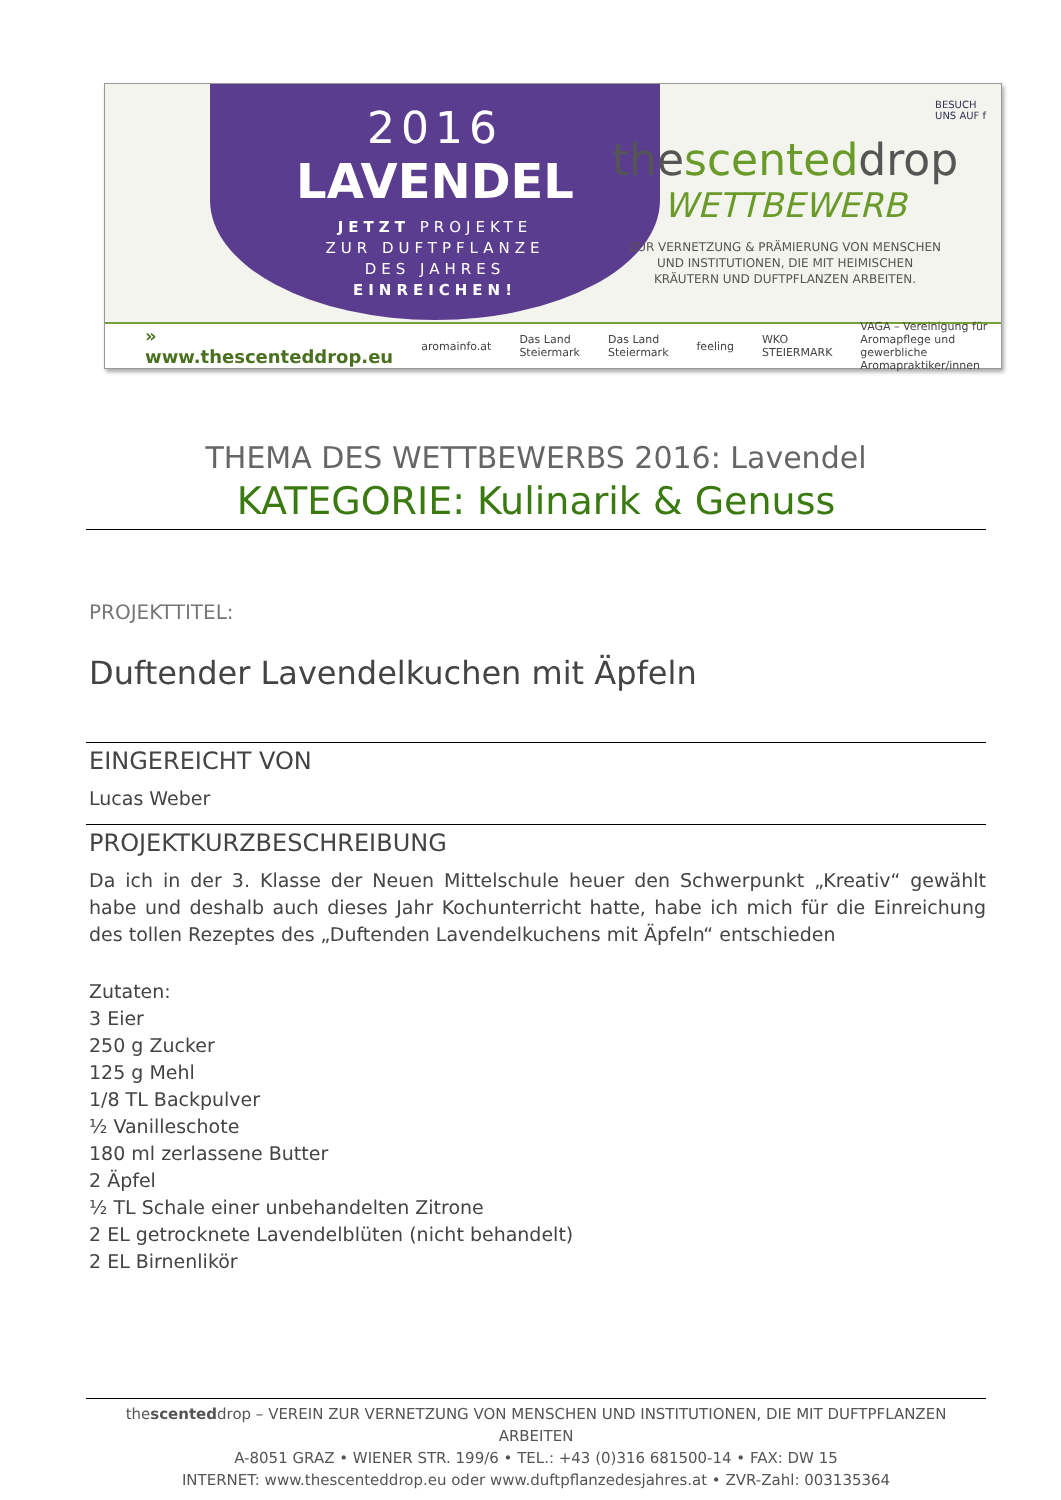2016
LAVENDEL
JETZT PROJEKTE
ZUR DUFTPFLANZE
DES JAHRES
EINREICHEN!
BESUCH
UNS AUF f
thescenteddrop
WETTBEWERB
ZUR VERNETZUNG & PRÄMIERUNG VON MENSCHEN
UND INSTITUTIONEN, DIE MIT HEIMISCHEN
KRÄUTERN UND DUFTPFLANZEN ARBEITEN.
» www.thescenteddrop.eu aromainfo.at Das Land Steiermark Das Land Steiermark feeling WKO STEIERMARK VAGA – Vereinigung für Aromapflege und gewerbliche Aromapraktiker/innen
THEMA DES WETTBEWERBS 2016: Lavendel
KATEGORIE: Kulinarik & Genuss
PROJEKTTITEL:
Duftender Lavendelkuchen mit Äpfeln
EINGEREICHT VON
Lucas Weber
PROJEKTKURZBESCHREIBUNG
Da ich in der 3. Klasse der Neuen Mittelschule heuer den Schwerpunkt „Kreativ“ gewählt habe und deshalb auch dieses Jahr Kochunterricht hatte, habe ich mich für die Einreichung des tollen Rezeptes des „Duftenden Lavendelkuchens mit Äpfeln“ entschieden
Zutaten:
3 Eier
250 g Zucker
125 g Mehl
1/8 TL Backpulver
½ Vanilleschote
180 ml zerlassene Butter
2 Äpfel
½ TL Schale einer unbehandelten Zitrone
2 EL getrocknete Lavendelblüten (nicht behandelt)
2 EL Birnenlikör
thescenteddrop – VEREIN ZUR VERNETZUNG VON MENSCHEN UND INSTITUTIONEN, DIE MIT DUFTPFLANZEN ARBEITEN
A-8051 GRAZ • WIENER STR. 199/6 • TEL.: +43 (0)316 681500-14 • FAX: DW 15
INTERNET: www.thescenteddrop.eu oder www.duftpflanzedesjahres.at • ZVR-Zahl: 003135364